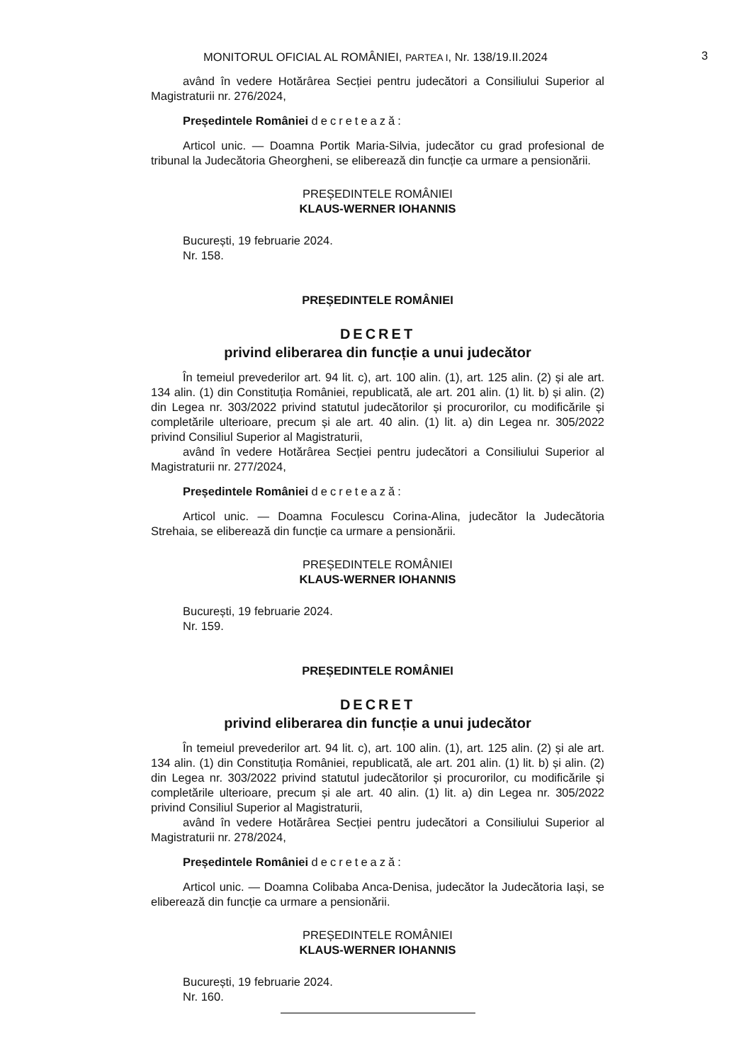MONITORUL OFICIAL AL ROMÂNIEI, PARTEA I, Nr. 138/19.II.2024 3
având în vedere Hotărârea Secției pentru judecători a Consiliului Superior al Magistraturii nr. 276/2024,
Președintele României decretează:
Articol unic. — Doamna Portik Maria-Silvia, judecător cu grad profesional de tribunal la Judecătoria Gheorgheni, se eliberează din funcție ca urmare a pensionării.
PREȘEDINTELE ROMÂNIEI
KLAUS-WERNER IOHANNIS
București, 19 februarie 2024.
Nr. 158.
PREȘEDINTELE ROMÂNIEI
DECRET
privind eliberarea din funcție a unui judecător
În temeiul prevederilor art. 94 lit. c), art. 100 alin. (1), art. 125 alin. (2) și ale art. 134 alin. (1) din Constituția României, republicată, ale art. 201 alin. (1) lit. b) și alin. (2) din Legea nr. 303/2022 privind statutul judecătorilor și procurorilor, cu modificările și completările ulterioare, precum și ale art. 40 alin. (1) lit. a) din Legea nr. 305/2022 privind Consiliul Superior al Magistraturii,
având în vedere Hotărârea Secției pentru judecători a Consiliului Superior al Magistraturii nr. 277/2024,
Președintele României decretează:
Articol unic. — Doamna Foculescu Corina-Alina, judecător la Judecătoria Strehaia, se eliberează din funcție ca urmare a pensionării.
PREȘEDINTELE ROMÂNIEI
KLAUS-WERNER IOHANNIS
București, 19 februarie 2024.
Nr. 159.
PREȘEDINTELE ROMÂNIEI
DECRET
privind eliberarea din funcție a unui judecător
În temeiul prevederilor art. 94 lit. c), art. 100 alin. (1), art. 125 alin. (2) și ale art. 134 alin. (1) din Constituția României, republicată, ale art. 201 alin. (1) lit. b) și alin. (2) din Legea nr. 303/2022 privind statutul judecătorilor și procurorilor, cu modificările și completările ulterioare, precum și ale art. 40 alin. (1) lit. a) din Legea nr. 305/2022 privind Consiliul Superior al Magistraturii,
având în vedere Hotărârea Secției pentru judecători a Consiliului Superior al Magistraturii nr. 278/2024,
Președintele României decretează:
Articol unic. — Doamna Colibaba Anca-Denisa, judecător la Judecătoria Iași, se eliberează din funcție ca urmare a pensionării.
PREȘEDINTELE ROMÂNIEI
KLAUS-WERNER IOHANNIS
București, 19 februarie 2024.
Nr. 160.